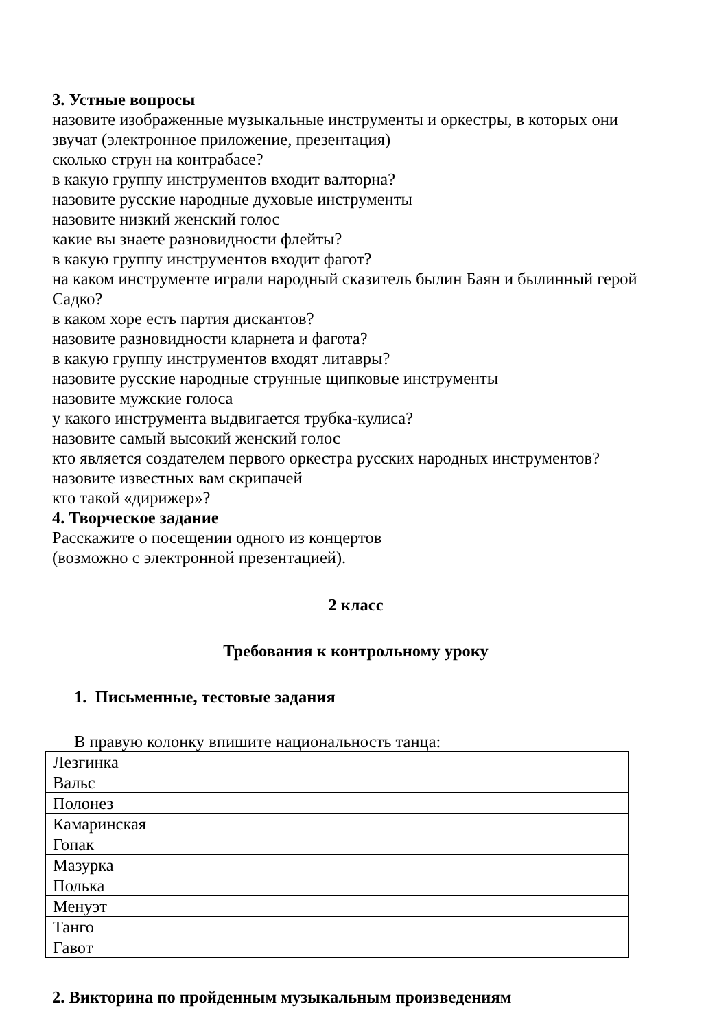3. Устные вопросы
назовите изображенные музыкальные инструменты и оркестры, в которых они звучат (электронное приложение, презентация)
сколько струн на контрабасе?
в какую группу инструментов входит валторна?
назовите русские народные духовые инструменты
назовите низкий женский голос
какие вы знаете разновидности флейты?
в какую группу инструментов входит фагот?
на каком инструменте играли народный сказитель былин Баян и былинный герой Садко?
в каком хоре есть партия дискантов?
назовите разновидности кларнета и фагота?
в какую группу инструментов входят литавры?
назовите русские народные струнные щипковые инструменты
назовите мужские голоса
у какого инструмента выдвигается трубка-кулиса?
назовите самый высокий женский голос
кто является создателем первого оркестра русских народных инструментов?
назовите известных вам скрипачей
кто такой «дирижер»?
4. Творческое задание
Расскажите о посещении одного из концертов
(возможно с электронной презентацией).
2 класс
Требования к контрольному уроку
1. Письменные, тестовые задания
В правую колонку впишите национальность танца:
| Лезгинка | |
| Вальс | |
| Полонез | |
| Камаринская | |
| Гопак | |
| Мазурка | |
| Полька | |
| Менуэт | |
| Танго | |
| Гавот | |
2. Викторина по пройденным музыкальным произведениям